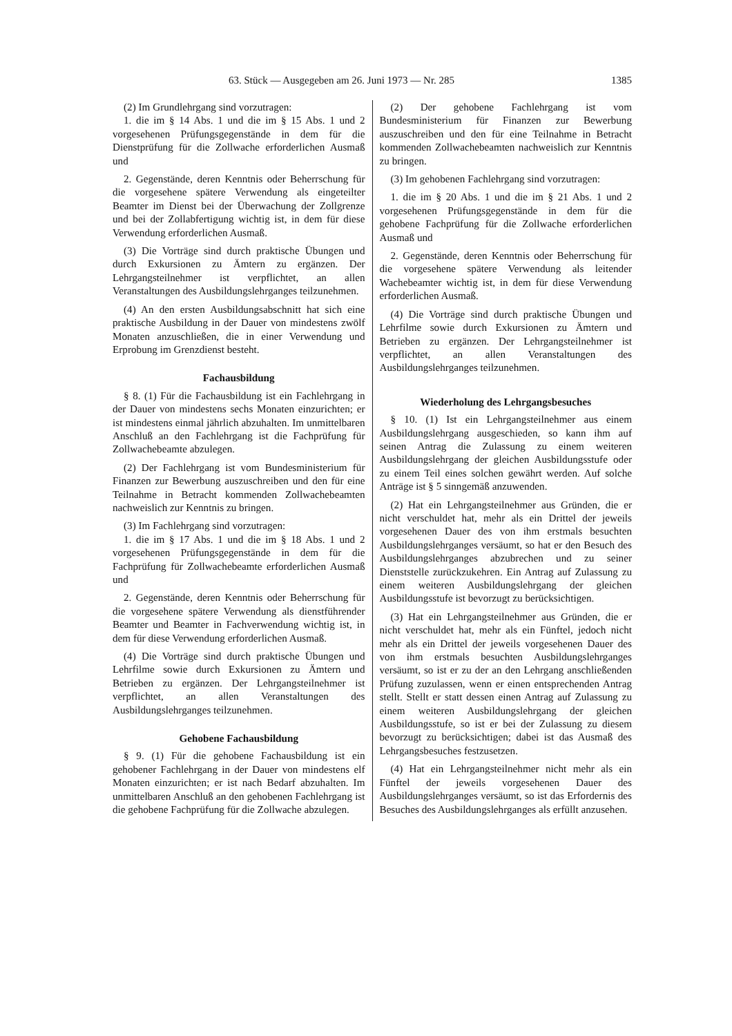63. Stück — Ausgegeben am 26. Juni 1973 — Nr. 285 1385
(2) Im Grundlehrgang sind vorzutragen:
1. die im § 14 Abs. 1 und die im § 15 Abs. 1 und 2 vorgesehenen Prüfungsgegenstände in dem für die Dienstprüfung für die Zollwache erforderlichen Ausmaß und
2. Gegenstände, deren Kenntnis oder Beherrschung für die vorgesehene spätere Verwendung als eingeteilter Beamter im Dienst bei der Überwachung der Zollgrenze und bei der Zollabfertigung wichtig ist, in dem für diese Verwendung erforderlichen Ausmaß.
(3) Die Vorträge sind durch praktische Übungen und durch Exkursionen zu Ämtern zu ergänzen. Der Lehrgangsteilnehmer ist verpflichtet, an allen Veranstaltungen des Ausbildungslehrganges teilzunehmen.
(4) An den ersten Ausbildungsabschnitt hat sich eine praktische Ausbildung in der Dauer von mindestens zwölf Monaten anzuschließen, die in einer Verwendung und Erprobung im Grenzdienst besteht.
Fachausbildung
§ 8. (1) Für die Fachausbildung ist ein Fachlehrgang in der Dauer von mindestens sechs Monaten einzurichten; er ist mindestens einmal jährlich abzuhalten. Im unmittelbaren Anschluß an den Fachlehrgang ist die Fachprüfung für Zollwachebeamte abzulegen.
(2) Der Fachlehrgang ist vom Bundesministerium für Finanzen zur Bewerbung auszuschreiben und den für eine Teilnahme in Betracht kommenden Zollwachebeamten nachweislich zur Kenntnis zu bringen.
(3) Im Fachlehrgang sind vorzutragen:
1. die im § 17 Abs. 1 und die im § 18 Abs. 1 und 2 vorgesehenen Prüfungsgegenstände in dem für die Fachprüfung für Zollwachebeamte erforderlichen Ausmaß und
2. Gegenstände, deren Kenntnis oder Beherrschung für die vorgesehene spätere Verwendung als dienstführender Beamter und Beamter in Fachverwendung wichtig ist, in dem für diese Verwendung erforderlichen Ausmaß.
(4) Die Vorträge sind durch praktische Übungen und Lehrfilme sowie durch Exkursionen zu Ämtern und Betrieben zu ergänzen. Der Lehrgangsteilnehmer ist verpflichtet, an allen Veranstaltungen des Ausbildungslehrganges teilzunehmen.
Gehobene Fachausbildung
§ 9. (1) Für die gehobene Fachausbildung ist ein gehobener Fachlehrgang in der Dauer von mindestens elf Monaten einzurichten; er ist nach Bedarf abzuhalten. Im unmittelbaren Anschluß an den gehobenen Fachlehrgang ist die gehobene Fachprüfung für die Zollwache abzulegen.
(2) Der gehobene Fachlehrgang ist vom Bundesministerium für Finanzen zur Bewerbung auszuschreiben und den für eine Teilnahme in Betracht kommenden Zollwachebeamten nachweislich zur Kenntnis zu bringen.
(3) Im gehobenen Fachlehrgang sind vorzutragen:
1. die im § 20 Abs. 1 und die im § 21 Abs. 1 und 2 vorgesehenen Prüfungsgegenstände in dem für die gehobene Fachprüfung für die Zollwache erforderlichen Ausmaß und
2. Gegenstände, deren Kenntnis oder Beherrschung für die vorgesehene spätere Verwendung als leitender Wachebeamter wichtig ist, in dem für diese Verwendung erforderlichen Ausmaß.
(4) Die Vorträge sind durch praktische Übungen und Lehrfilme sowie durch Exkursionen zu Ämtern und Betrieben zu ergänzen. Der Lehrgangsteilnehmer ist verpflichtet, an allen Veranstaltungen des Ausbildungslehrganges teilzunehmen.
Wiederholung des Lehrgangsbesuches
§ 10. (1) Ist ein Lehrgangsteilnehmer aus einem Ausbildungslehrgang ausgeschieden, so kann ihm auf seinen Antrag die Zulassung zu einem weiteren Ausbildungslehrgang der gleichen Ausbildungsstufe oder zu einem Teil eines solchen gewährt werden. Auf solche Anträge ist § 5 sinngemäß anzuwenden.
(2) Hat ein Lehrgangsteilnehmer aus Gründen, die er nicht verschuldet hat, mehr als ein Drittel der jeweils vorgesehenen Dauer des von ihm erstmals besuchten Ausbildungslehrganges versäumt, so hat er den Besuch des Ausbildungslehrganges abzubrechen und zu seiner Dienststelle zurückzukehren. Ein Antrag auf Zulassung zu einem weiteren Ausbildungslehrgang der gleichen Ausbildungsstufe ist bevorzugt zu berücksichtigen.
(3) Hat ein Lehrgangsteilnehmer aus Gründen, die er nicht verschuldet hat, mehr als ein Fünftel, jedoch nicht mehr als ein Drittel der jeweils vorgesehenen Dauer des von ihm erstmals besuchten Ausbildungslehrganges versäumt, so ist er zu der an den Lehrgang anschließenden Prüfung zuzulassen, wenn er einen entsprechenden Antrag stellt. Stellt er statt dessen einen Antrag auf Zulassung zu einem weiteren Ausbildungslehrgang der gleichen Ausbildungsstufe, so ist er bei der Zulassung zu diesem bevorzugt zu berücksichtigen; dabei ist das Ausmaß des Lehrgangsbesuches festzusetzen.
(4) Hat ein Lehrgangsteilnehmer nicht mehr als ein Fünftel der jeweils vorgesehenen Dauer des Ausbildungslehrganges versäumt, so ist das Erfordernis des Besuches des Ausbildungslehrganges als erfüllt anzusehen.